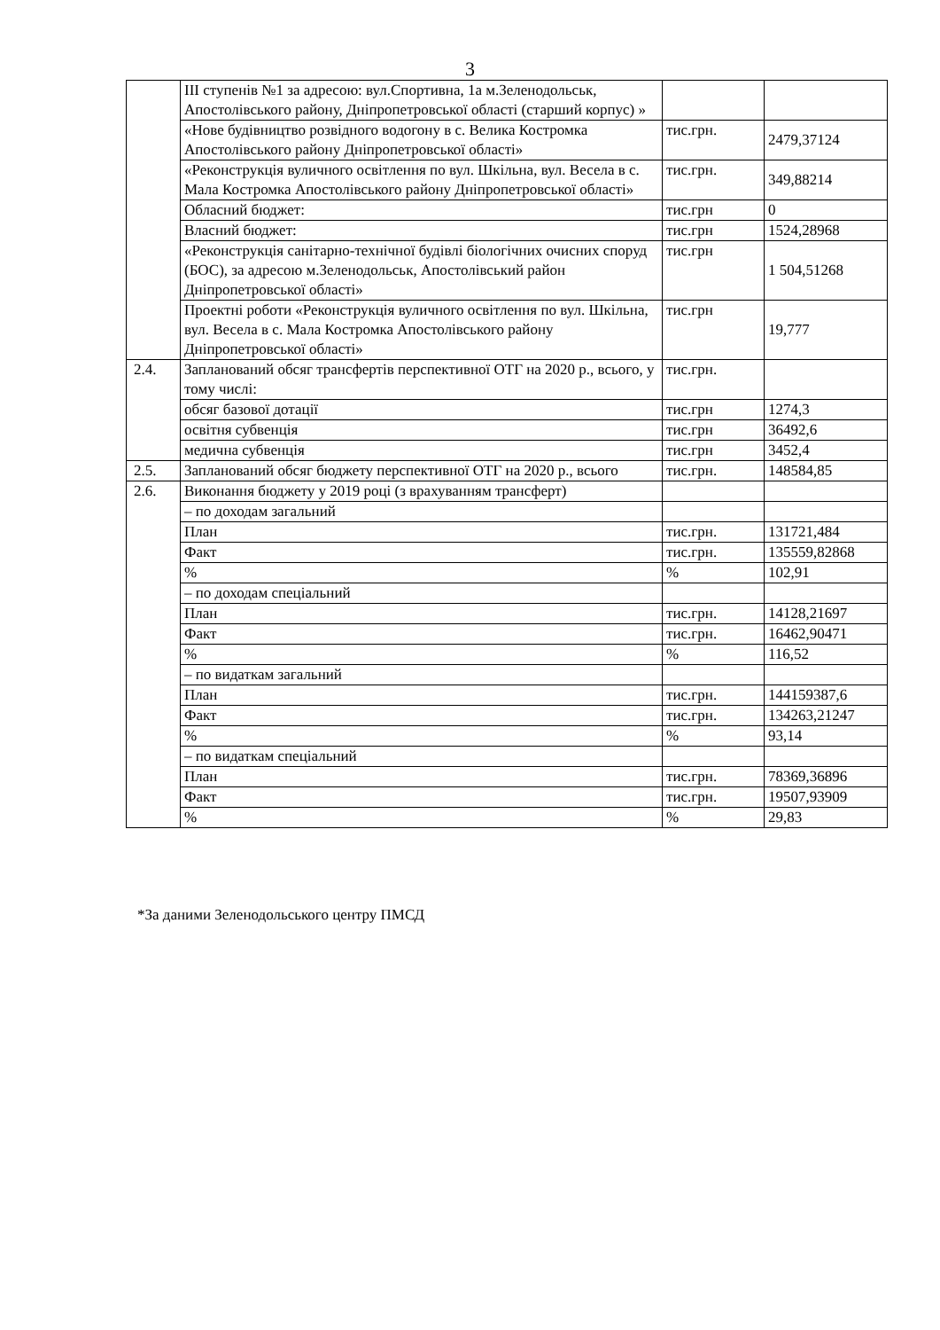3
| | ІІІ ступенів №1 за адресою: вул.Спортивна, 1а м.Зеленодольськ, Апостолівського району, Дніпропетровської області (старший корпус) » | | |
| | «Нове будівництво розвідного водогону в с. Велика Костромка Апостолівського району Дніпропетровської області» | тис.грн. | 2479,37124 |
| | «Реконструкція вуличного освітлення по вул. Шкільна, вул. Весела в с. Мала Костромка Апостолівського району Дніпропетровської області» | тис.грн. | 349,88214 |
| | Обласний бюджет: | тис.грн | 0 |
| | Власний бюджет: | тис.грн | 1524,28968 |
| | «Реконструкція санітарно-технічної будівлі біологічних очисних споруд (БОС), за адресою м.Зеленодольськ, Апостолівський район Дніпропетровської області» | тис.грн | 1 504,51268 |
| | Проектні роботи «Реконструкція вуличного освітлення по вул. Шкільна, вул. Весела в с. Мала Костромка Апостолівського району Дніпропетровської області» | тис.грн | 19,777 |
| 2.4. | Запланований обсяг трансфертів перспективної ОТГ на 2020 р., всього, у тому числі: | тис.грн. | |
| | обсяг базової дотації | тис.грн | 1274,3 |
| | освітня субвенція | тис.грн | 36492,6 |
| | медична субвенція | тис.грн | 3452,4 |
| 2.5. | Запланований обсяг бюджету перспективної ОТГ на 2020 р., всього | тис.грн. | 148584,85 |
| 2.6. | Виконання бюджету у 2019 році (з врахуванням трансферт) | | |
| | – по доходам загальний | | |
| | План | тис.грн. | 131721,484 |
| | Факт | тис.грн. | 135559,82868 |
| | % | % | 102,91 |
| | – по доходам спеціальний | | |
| | План | тис.грн. | 14128,21697 |
| | Факт | тис.грн. | 16462,90471 |
| | % | % | 116,52 |
| | – по видаткам загальний | | |
| | План | тис.грн. | 144159387,6 |
| | Факт | тис.грн. | 134263,21247 |
| | % | % | 93,14 |
| | – по видаткам спеціальний | | |
| | План | тис.грн. | 78369,36896 |
| | Факт | тис.грн. | 19507,93909 |
| | % | % | 29,83 |
*За даними Зеленодольського центру ПМСД